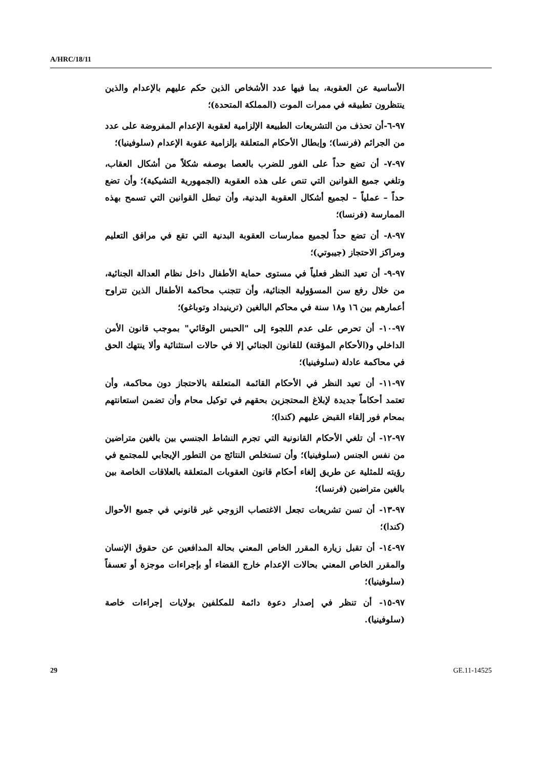A/HRC/18/11
الأساسية عن العقوبة، بما فيها عدد الأشخاص الذين حكم عليهم بالإعدام والذين ينتظرون تطبيقه في ممرات الموت (المملكة المتحدة)؛
٩٧-٦-أن تحذف من التشريعات الطبيعة الإلزامية لعقوبة الإعدام المفروضة على عدد من الجرائم (فرنسا)؛ وإبطال الأحكام المتعلقة بإلزامية عقوبة الإعدام (سلوفينيا)؛
٩٧-٧- أن تضع حداً على الفور للضرب بالعصا بوصفه شكلاً من أشكال العقاب، وتلغي جميع القوانين التي تنص على هذه العقوبة (الجمهورية التشيكية)؛ وأن تضع حداً – عملياً – لجميع أشكال العقوبة البدنية، وأن تبطل القوانين التي تسمح بهذه الممارسة (فرنسا)؛
٩٧-٨- أن تضع حداً لجميع ممارسات العقوبة البدنية التي تقع في مرافق التعليم ومراكز الاحتجاز (جيبوتي)؛
٩٧-٩- أن تعيد النظر فعلياً في مستوى حماية الأطفال داخل نظام العدالة الجنائية، من خلال رفع سن المسؤولية الجنائية، وأن تتجنب محاكمة الأطفال الذين تتراوح أعمارهم بين ١٦ و١٨ سنة في محاكم البالغين (ترينيداد وتوباغو)؛
٩٧-١٠- أن تحرص على عدم اللجوء إلى "الحبس الوقائي" بموجب قانون الأمن الداخلي و(الأحكام المؤقتة) للقانون الجنائي إلا في حالات استثنائية وألا ينتهك الحق في محاكمة عادلة (سلوفينيا)؛
٩٧-١١- أن تعيد النظر في الأحكام القائمة المتعلقة بالاحتجاز دون محاكمة، وأن تعتمد أحكاماً جديدة لإبلاغ المحتجزين بحقهم في توكيل محام وأن تضمن استعانتهم بمحام فور إلقاء القبض عليهم (كندا)؛
٩٧-١٢- أن تلغي الأحكام القانونية التي تجرم النشاط الجنسي بين بالغين متراضين من نفس الجنس (سلوفينيا)؛ وأن تستخلص النتائج من التطور الإيجابي للمجتمع في رؤيته للمثلية عن طريق إلغاء أحكام قانون العقوبات المتعلقة بالعلاقات الخاصة بين بالغين متراضين (فرنسا)؛
٩٧-١٣- أن تسن تشريعات تجعل الاغتصاب الزوجي غير قانوني في جميع الأحوال (كندا)؛
٩٧-١٤- أن تقبل زيارة المقرر الخاص المعني بحالة المدافعين عن حقوق الإنسان والمقرر الخاص المعني بحالات الإعدام خارج القضاء أو بإجراءات موجزة أو تعسفاً (سلوفينيا)؛
٩٧-١٥- أن تنظر في إصدار دعوة دائمة للمكلفين بولايات إجراءات خاصة (سلوفينيا).
29 GE.11-14525